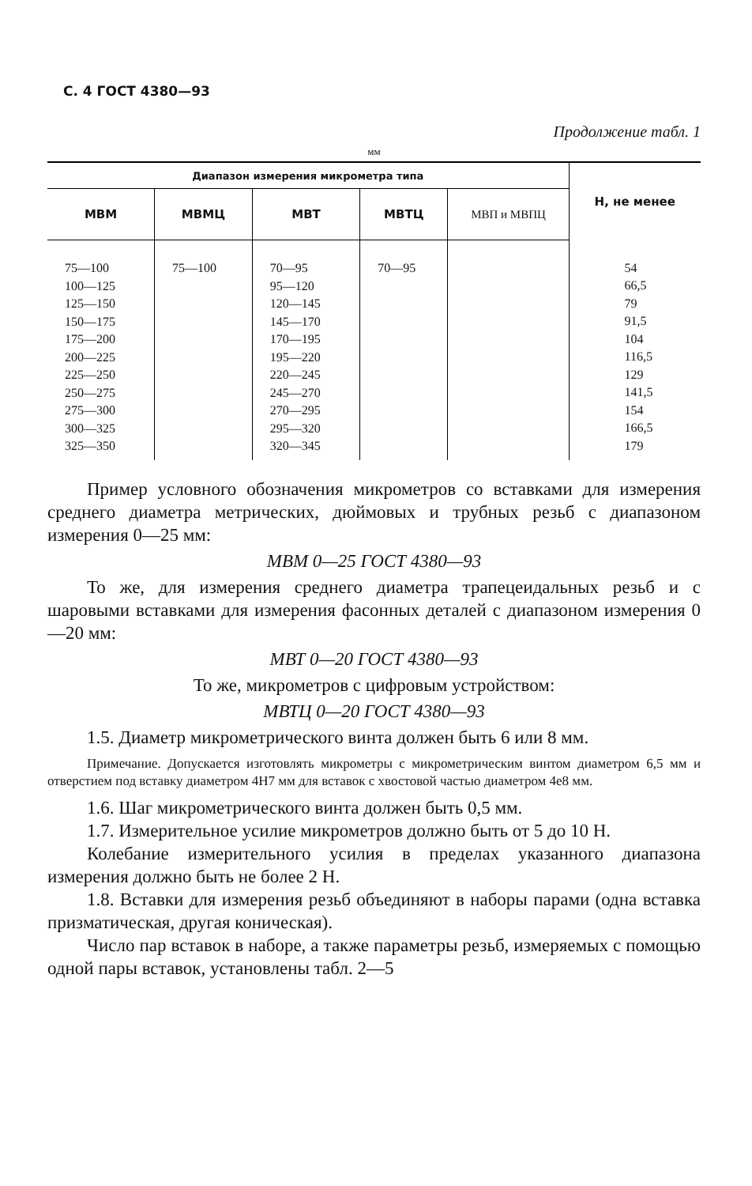С. 4 ГОСТ 4380—93
Продолжение табл. 1
мм
| Диапазон измерения микрометра типа | | | | | Н, не менее |
| --- | --- | --- | --- | --- | --- |
| МВМ | МВМЦ | МВТ | МВТЦ | МВП и МВПЦ | |
| 75—100 100—125 125—150 150—175 175—200 200—225 225—250 250—275 275—300 300—325 325—350 | 75—100 | 70—95 95—120 120—145 145—170 170—195 195—220 220—245 245—270 270—295 295—320 320—345 | 70—95 | | 54 66,5 79 91,5 104 116,5 129 141,5 154 166,5 179 |
Пример условного обозначения микрометров со вставками для измерения среднего диаметра метрических, дюймовых и трубных резьб с диапазоном измерения 0—25 мм:
МВМ 0—25 ГОСТ 4380—93
То же, для измерения среднего диаметра трапецеидальных резьб и с шаровыми вставками для измерения фасонных деталей с диапазоном измерения 0—20 мм:
МВТ 0—20 ГОСТ 4380—93
То же, микрометров с цифровым устройством:
МВТЦ 0—20 ГОСТ 4380—93
1.5. Диаметр микрометрического винта должен быть 6 или 8 мм.
Примечание. Допускается изготовлять микрометры с микрометрическим винтом диаметром 6,5 мм и отверстием под вставку диаметром 4Н7 мм для вставок с хвостовой частью диаметром 4е8 мм.
1.6. Шаг микрометрического винта должен быть 0,5 мм.
1.7. Измерительное усилие микрометров должно быть от 5 до 10 Н.
Колебание измерительного усилия в пределах указанного диапазона измерения должно быть не более 2 Н.
1.8. Вставки для измерения резьб объединяют в наборы парами (одна вставка призматическая, другая коническая).
Число пар вставок в наборе, а также параметры резьб, измеряемых с помощью одной пары вставок, установлены табл. 2—5